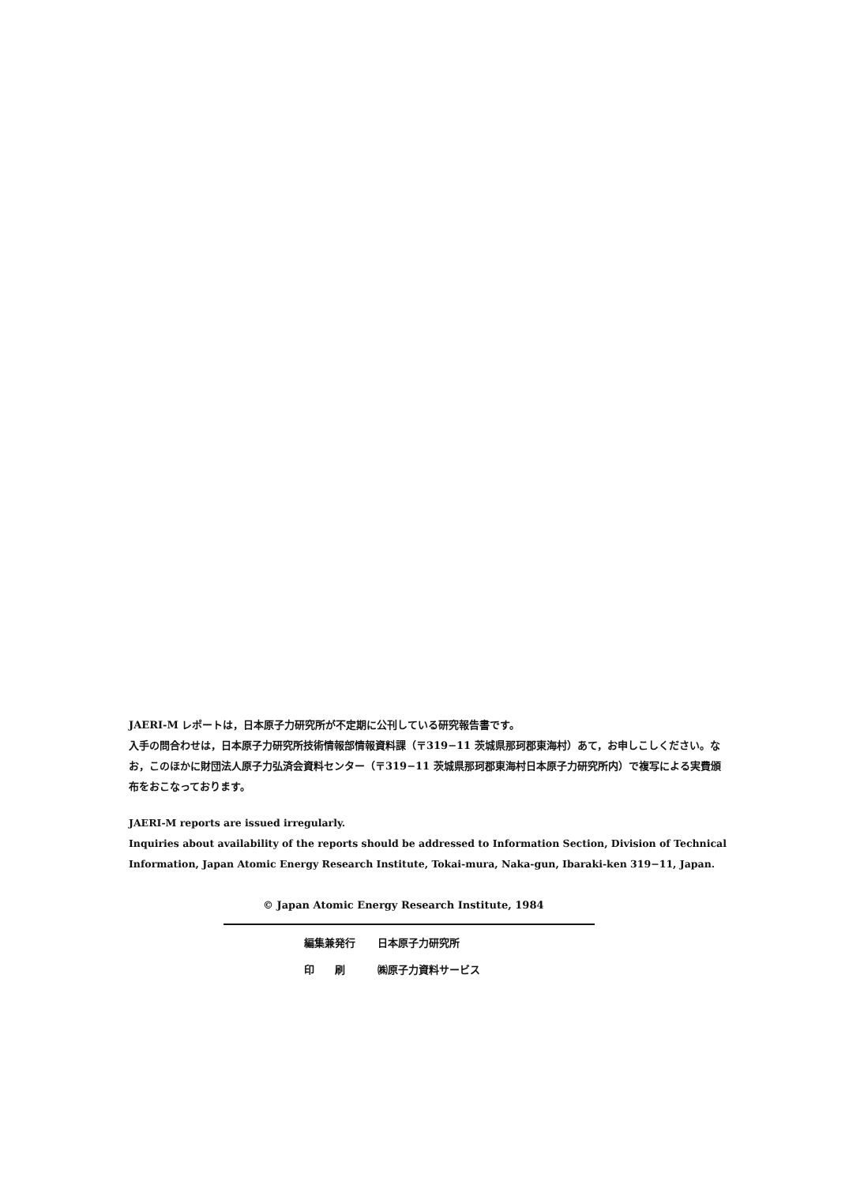JAERI-M レポートは，日本原子力研究所が不定期に公刊している研究報告書です。
入手の問合わせは，日本原子力研究所技術情報部情報資料課（〒319−11 茨城県那珂郡東海村）あて，お申しこしください。なお，このほかに財団法人原子力弘済会資料センター（〒319−11 茨城県那珂郡東海村日本原子力研究所内）で複写による実費頒布をおこなっております。
JAERI-M reports are issued irregularly.
Inquiries about availability of the reports should be addressed to Information Section, Division of Technical Information, Japan Atomic Energy Research Institute, Tokai-mura, Naka-gun, Ibaraki-ken 319−11, Japan.
© Japan Atomic Energy Research Institute, 1984
| 編集兼発行 | 日本原子力研究所 |
| 印 刷 | ㈱原子力資料サービス |